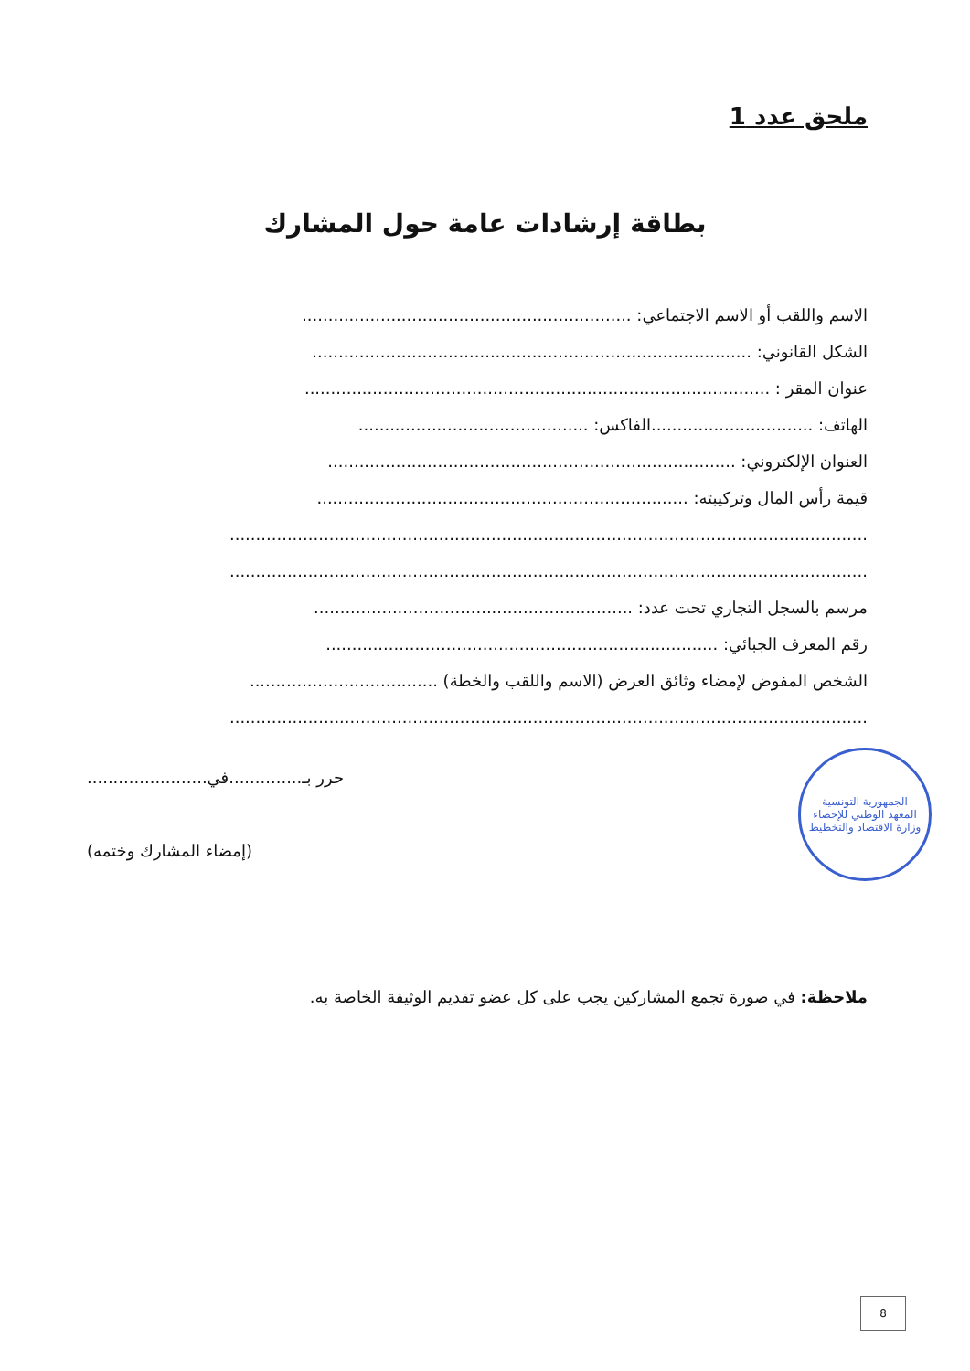ملحق عدد 1
بطاقة إرشادات عامة حول المشارك
الاسم واللقب أو الاسم الاجتماعي: ...............................................................
الشكل القانوني: ....................................................................................
عنوان المقر : .........................................................................................
الهاتف: ...............................الفاكس: ............................................
العنوان الإلكتروني: ..............................................................................
قيمة رأس المال وتركيبته: .......................................................................
..........................................................................................................................
..........................................................................................................................
مرسم بالسجل التجاري تحت عدد: .............................................................
رقم المعرف الجبائي: ...........................................................................
الشخص المفوض لإمضاء وثائق العرض (الاسم واللقب والخطة) ....................................
..........................................................................................................................
الجمهورية التونسية
المعهد الوطني للإحصاء
وزارة الاقتصاد والتخطيط
حرر بـ..............في.......................
(إمضاء المشارك وختمه)
ملاحظة: في صورة تجمع المشاركين يجب على كل عضو تقديم الوثيقة الخاصة به.
8